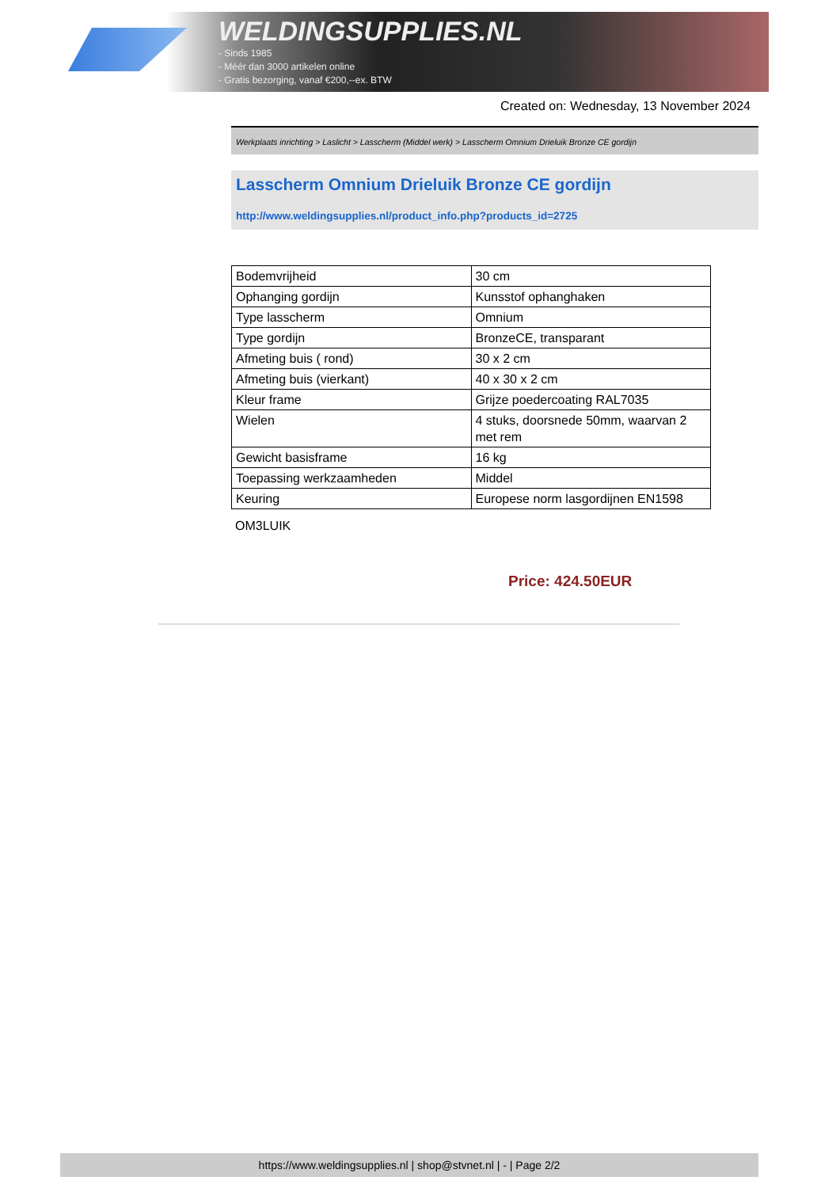WELDINGSUPPLIES.NL
- Sinds 1985
- Méér dan 3000 artikelen online
- Gratis bezorging, vanaf €200,--ex. BTW
Created on: Wednesday, 13 November 2024
Werkplaats inrichting > Laslicht > Lasscherm (Middel werk) > Lasscherm Omnium Drieluik Bronze CE gordijn
Lasscherm Omnium Drieluik Bronze CE gordijn
http://www.weldingsupplies.nl/product_info.php?products_id=2725
| Bodemvrijheid | 30 cm |
| Ophanging gordijn | Kunsstof ophanghaken |
| Type lasscherm | Omnium |
| Type gordijn | BronzeCE, transparant |
| Afmeting buis ( rond) | 30 x 2 cm |
| Afmeting buis (vierkant) | 40 x 30 x 2 cm |
| Kleur frame | Grijze poedercoating RAL7035 |
| Wielen | 4 stuks, doorsnede 50mm, waarvan 2 met rem |
| Gewicht basisframe | 16 kg |
| Toepassing werkzaamheden | Middel |
| Keuring | Europese norm lasgordijnen EN1598 |
OM3LUIK
Price: 424.50EUR
https://www.weldingsupplies.nl | shop@stvnet.nl | - | Page 2/2